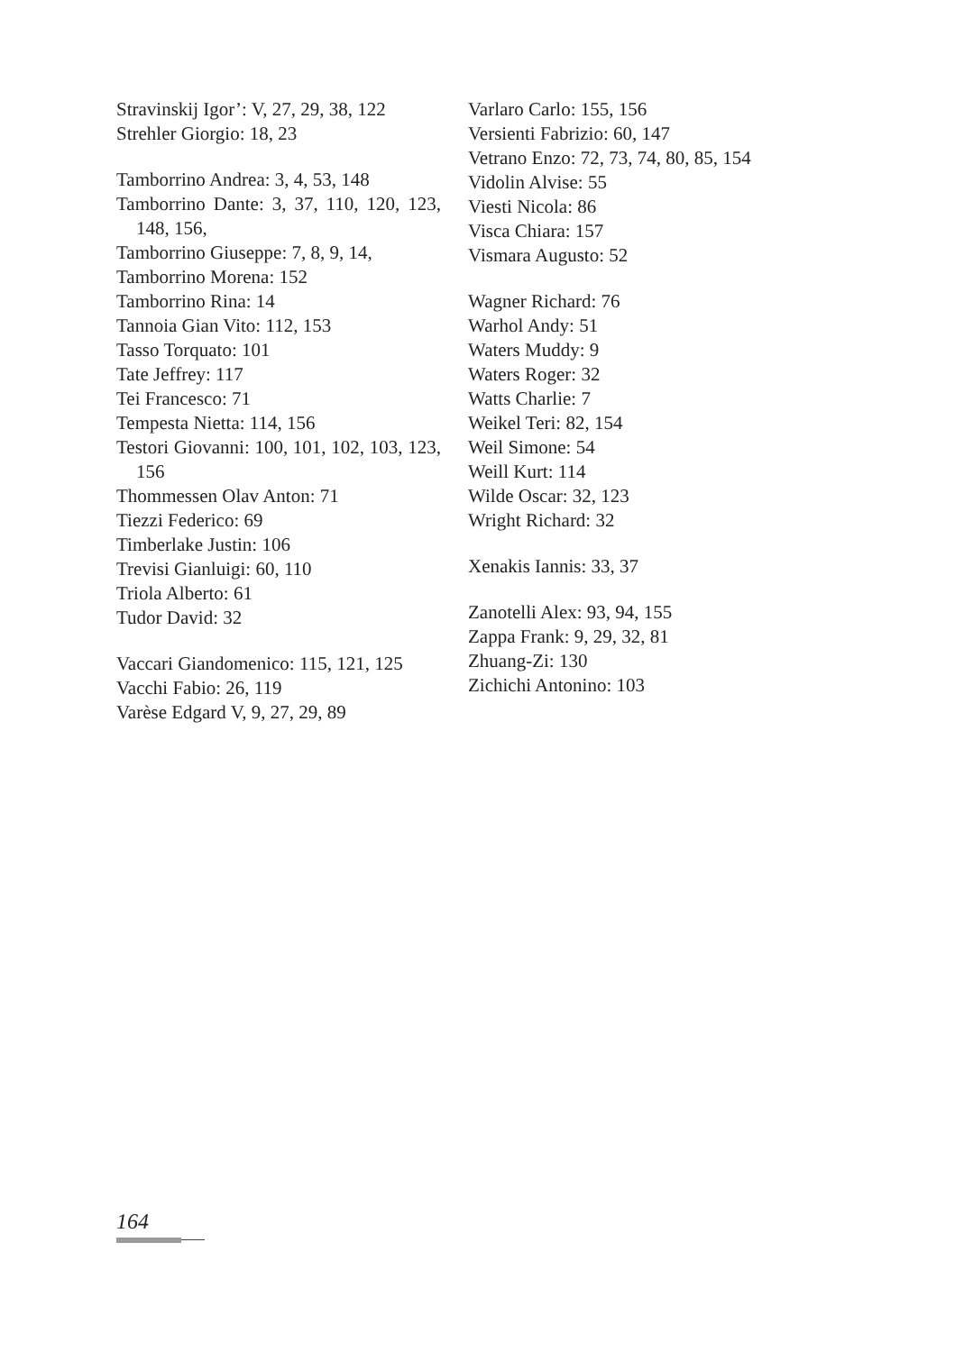Stravinskij Igor’: V, 27, 29, 38, 122
Strehler Giorgio: 18, 23
Tamborrino Andrea: 3, 4, 53, 148
Tamborrino Dante: 3, 37, 110, 120, 123, 148, 156,
Tamborrino Giuseppe: 7, 8, 9, 14,
Tamborrino Morena: 152
Tamborrino Rina: 14
Tannoia Gian Vito: 112, 153
Tasso Torquato: 101
Tate Jeffrey: 117
Tei Francesco: 71
Tempesta Nietta: 114, 156
Testori Giovanni: 100, 101, 102, 103, 123, 156
Thommessen Olav Anton: 71
Tiezzi Federico: 69
Timberlake Justin: 106
Trevisi Gianluigi: 60, 110
Triola Alberto: 61
Tudor David: 32
Vaccari Giandomenico: 115, 121, 125
Vacchi Fabio: 26, 119
Varèse Edgard V, 9, 27, 29, 89
Varlaro Carlo: 155, 156
Versienti Fabrizio: 60, 147
Vetrano Enzo: 72, 73, 74, 80, 85, 154
Vidolin Alvise: 55
Viesti Nicola: 86
Visca Chiara: 157
Vismara Augusto: 52
Wagner Richard: 76
Warhol Andy: 51
Waters Muddy: 9
Waters Roger: 32
Watts Charlie: 7
Weikel Teri: 82, 154
Weil Simone: 54
Weill Kurt: 114
Wilde Oscar: 32, 123
Wright Richard: 32
Xenakis Iannis: 33, 37
Zanotelli Alex: 93, 94, 155
Zappa Frank: 9, 29, 32, 81
Zhuang-Zi: 130
Zichichi Antonino: 103
164